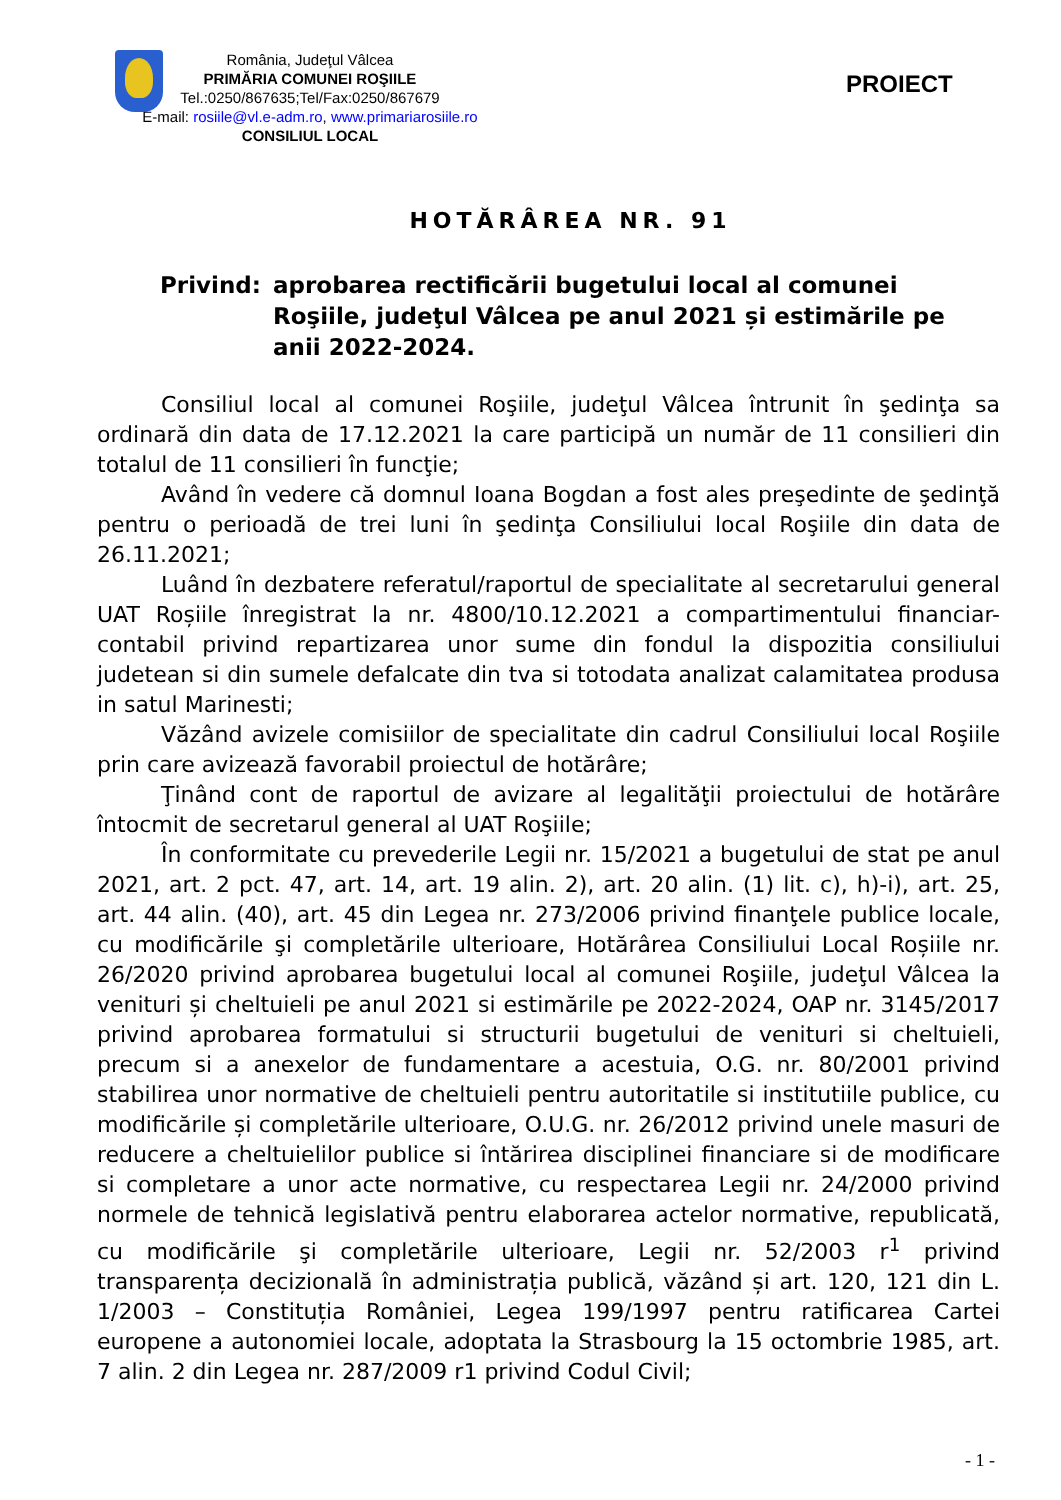România, Judeţul Vâlcea
PRIMĂRIA COMUNEI ROŞIILE
Tel.:0250/867635;Tel/Fax:0250/867679
E-mail: rosiile@vl.e-adm.ro, www.primariarosiile.ro
CONSILIUL LOCAL
PROIECT
HOTĂRÂREA NR. 91
Privind: aprobarea rectificării bugetului local al comunei Roşiile, judeţul Vâlcea pe anul 2021 și estimările pe anii 2022-2024.
Consiliul local al comunei Roşiile, judeţul Vâlcea întrunit în şedinţa sa ordinară din data de 17.12.2021 la care participă un număr de 11 consilieri din totalul de 11 consilieri în funcţie;
Având în vedere că domnul Ioana Bogdan a fost ales preşedinte de şedinţă pentru o perioadă de trei luni în şedinţa Consiliului local Roşiile din data de 26.11.2021;
Luând în dezbatere referatul/raportul de specialitate al secretarului general UAT Roșiile înregistrat la nr. 4800/10.12.2021 a compartimentului financiar-contabil privind repartizarea unor sume din fondul la dispozitia consiliului judetean si din sumele defalcate din tva si totodata analizat calamitatea produsa in satul Marinesti;
Văzând avizele comisiilor de specialitate din cadrul Consiliului local Roşiile prin care avizează favorabil proiectul de hotărâre;
Ţinând cont de raportul de avizare al legalităţii proiectului de hotărâre întocmit de secretarul general al UAT Roşiile;
În conformitate cu prevederile Legii nr. 15/2021 a bugetului de stat pe anul 2021, art. 2 pct. 47, art. 14, art. 19 alin. 2), art. 20 alin. (1) lit. c), h)-i), art. 25, art. 44 alin. (40), art. 45 din Legea nr. 273/2006 privind finanţele publice locale, cu modificările şi completările ulterioare, Hotărârea Consiliului Local Roșiile nr. 26/2020 privind aprobarea bugetului local al comunei Roşiile, judeţul Vâlcea la venituri și cheltuieli pe anul 2021 si estimările pe 2022-2024, OAP nr. 3145/2017 privind aprobarea formatului si structurii bugetului de venituri si cheltuieli, precum si a anexelor de fundamentare a acestuia, O.G. nr. 80/2001 privind stabilirea unor normative de cheltuieli pentru autoritatile si institutiile publice, cu modificările și completările ulterioare, O.U.G. nr. 26/2012 privind unele masuri de reducere a cheltuielilor publice si întărirea disciplinei financiare si de modificare si completare a unor acte normative, cu respectarea Legii nr. 24/2000 privind normele de tehnică legislativă pentru elaborarea actelor normative, republicată, cu modificările şi completările ulterioare, Legii nr. 52/2003 r<sup>1</sup> privind transparența decizională în administrația publică, văzând și art. 120, 121 din L. 1/2003 – Constituția României, Legea 199/1997 pentru ratificarea Cartei europene a autonomiei locale, adoptata la Strasbourg la 15 octombrie 1985, art. 7 alin. 2 din Legea nr. 287/2009 r1 privind Codul Civil;
- 1 -